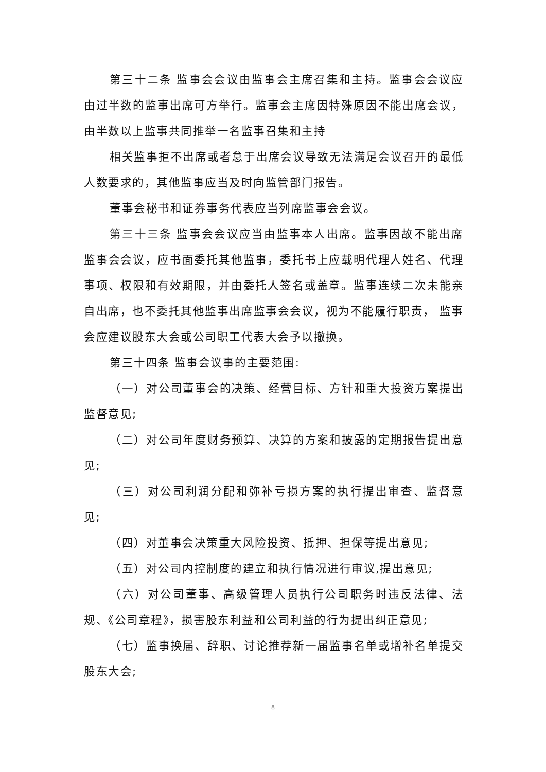第三十二条 监事会会议由监事会主席召集和主持。监事会会议应由过半数的监事出席可方举行。监事会主席因特殊原因不能出席会议，由半数以上监事共同推举一名监事召集和主持
相关监事拒不出席或者怠于出席会议导致无法满足会议召开的最低人数要求的，其他监事应当及时向监管部门报告。
董事会秘书和证券事务代表应当列席监事会会议。
第三十三条 监事会会议应当由监事本人出席。监事因故不能出席监事会会议，应书面委托其他监事，委托书上应载明代理人姓名、代理事项、权限和有效期限，并由委托人签名或盖章。监事连续二次未能亲自出席，也不委托其他监事出席监事会会议，视为不能履行职责， 监事会应建议股东大会或公司职工代表大会予以撤换。
第三十四条 监事会议事的主要范围:
（一）对公司董事会的决策、经营目标、方针和重大投资方案提出监督意见;
（二）对公司年度财务预算、决算的方案和披露的定期报告提出意见;
（三）对公司利润分配和弥补亏损方案的执行提出审查、监督意见;
（四）对董事会决策重大风险投资、抵押、担保等提出意见;
（五）对公司内控制度的建立和执行情况进行审议,提出意见;
（六）对公司董事、高级管理人员执行公司职务时违反法律、法规、《公司章程》，损害股东利益和公司利益的行为提出纠正意见;
（七）监事换届、辞职、讨论推荐新一届监事名单或增补名单提交股东大会;
8